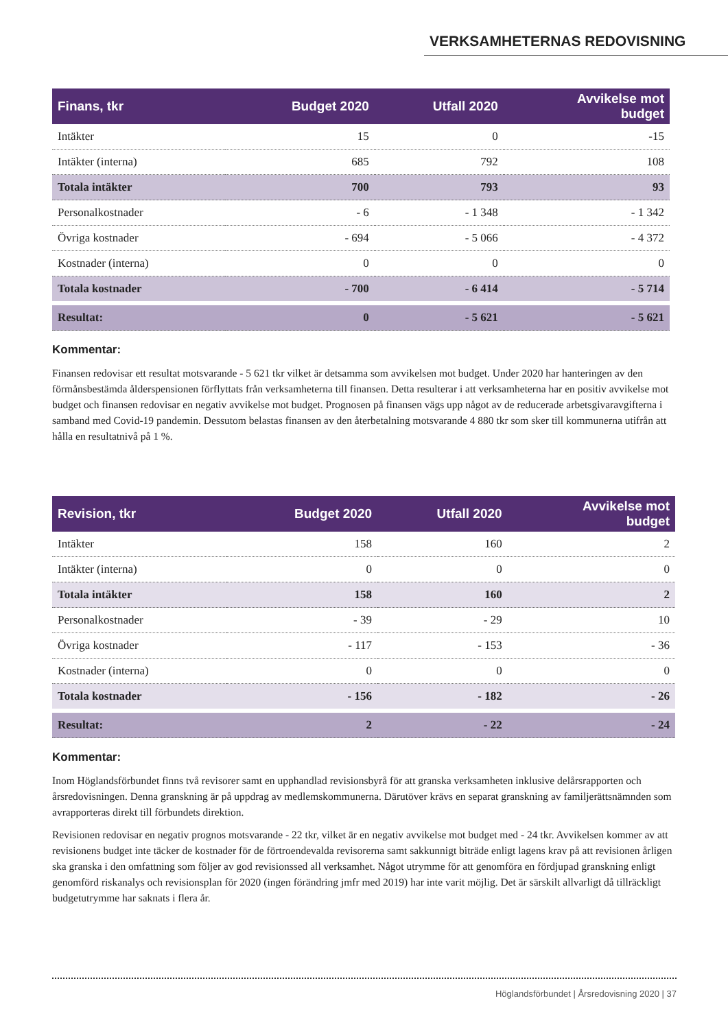VERKSAMHETERNAS REDOVISNING
| Finans, tkr | Budget 2020 | Utfall 2020 | Avvikelse mot budget |
| --- | --- | --- | --- |
| Intäkter | 15 | 0 | -15 |
| Intäkter (interna) | 685 | 792 | 108 |
| Totala intäkter | 700 | 793 | 93 |
| Personalkostnader | - 6 | - 1 348 | - 1 342 |
| Övriga kostnader | - 694 | - 5 066 | - 4 372 |
| Kostnader (interna) | 0 | 0 | 0 |
| Totala kostnader | - 700 | - 6 414 | - 5 714 |
| Resultat: | 0 | - 5 621 | - 5 621 |
Kommentar:
Finansen redovisar ett resultat motsvarande - 5 621 tkr vilket är detsamma som avvikelsen mot budget. Under 2020 har hanteringen av den förmånsbestämda ålderspensionen förflyttats från verksamheterna till finansen. Detta resulterar i att verksamheterna har en positiv avvikelse mot budget och finansen redovisar en negativ avvikelse mot budget. Prognosen på finansen vägs upp något av de reducerade arbetsgivaravgifterna i samband med Covid-19 pandemin. Dessutom belastas finansen av den återbetalning motsvarande 4 880 tkr som sker till kommunerna utifrån att hålla en resultatnivå på 1 %.
| Revision, tkr | Budget 2020 | Utfall 2020 | Avvikelse mot budget |
| --- | --- | --- | --- |
| Intäkter | 158 | 160 | 2 |
| Intäkter (interna) | 0 | 0 | 0 |
| Totala intäkter | 158 | 160 | 2 |
| Personalkostnader | - 39 | - 29 | 10 |
| Övriga kostnader | - 117 | - 153 | - 36 |
| Kostnader (interna) | 0 | 0 | 0 |
| Totala kostnader | - 156 | - 182 | - 26 |
| Resultat: | 2 | - 22 | - 24 |
Kommentar:
Inom Höglandsförbundet finns två revisorer samt en upphandlad revisionsbyrå för att granska verksamheten inklusive delårsrapporten och årsredovisningen. Denna granskning är på uppdrag av medlemskommunerna. Därutöver krävs en separat granskning av familjerättsnämnden som avrapporteras direkt till förbundets direktion.
Revisionen redovisar en negativ prognos motsvarande - 22 tkr, vilket är en negativ avvikelse mot budget med - 24 tkr. Avvikelsen kommer av att revisionens budget inte täcker de kostnader för de förtroendevalda revisorerna samt sakkunnigt biträde enligt lagens krav på att revisionen årligen ska granska i den omfattning som följer av god revisionssed all verksamhet. Något utrymme för att genomföra en fördjupad granskning enligt genomförd riskanalys och revisionsplan för 2020 (ingen förändring jmfr med 2019) har inte varit möjlig. Det är särskilt allvarligt då tillräckligt budgetutrymme har saknats i flera år.
Höglandsförbundet | Årsredovisning 2020 | 37